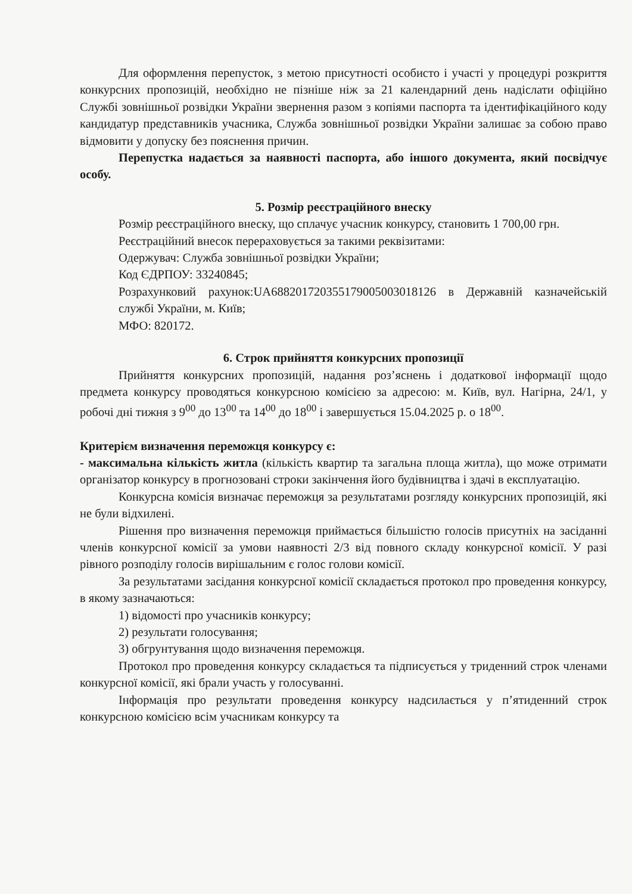Для оформлення перепусток, з метою присутності особисто і участі у процедурі розкриття конкурсних пропозицій, необхідно не пізніше ніж за 21 календарний день надіслати офіційно Службі зовнішньої розвідки України звернення разом з копіями паспорта та ідентифікаційного коду кандидатур представників учасника, Служба зовнішньої розвідки України залишає за собою право відмовити у допуску без пояснення причин.
Перепустка надається за наявності паспорта, або іншого документа, який посвідчує особу.
5. Розмір реєстраційного внеску
Розмір реєстраційного внеску, що сплачує учасник конкурсу, становить 1 700,00 грн.
Реєстраційний внесок перераховується за такими реквізитами:
Одержувач: Служба зовнішньої розвідки України;
Код ЄДРПОУ: 33240845;
Розрахунковий рахунок:UA688201720355179005003018126 в Державній казначейській службі України, м. Київ;
МФО: 820172.
6. Строк прийняття конкурсних пропозиції
Прийняття конкурсних пропозицій, надання роз’яснень і додаткової інформації щодо предмета конкурсу проводяться конкурсною комісією за адресою: м. Київ, вул. Нагірна, 24/1, у робочі дні тижня з 9<sup>00</sup> до 13<sup>00</sup> та 14<sup>00</sup> до 18<sup>00</sup> і завершується 15.04.2025 р. о 18<sup>00</sup>.
Критерієм визначення переможця конкурсу є:
- максимальна кількість житла (кількість квартир та загальна площа житла), що може отримати організатор конкурсу в прогнозовані строки закінчення його будівництва і здачі в експлуатацію.
Конкурсна комісія визначає переможця за результатами розгляду конкурсних пропозицій, які не були відхилені.
Рішення про визначення переможця приймається більшістю голосів присутніх на засіданні членів конкурсної комісії за умови наявності 2/3 від повного складу конкурсної комісії. У разі рівного розподілу голосів вирішальним є голос голови комісії.
За результатами засідання конкурсної комісії складається протокол про проведення конкурсу, в якому зазначаються:
1) відомості про учасників конкурсу;
2) результати голосування;
3) обгрунтування щодо визначення переможця.
Протокол про проведення конкурсу складається та підписується у триденний строк членами конкурсної комісії, які брали участь у голосуванні.
Інформація про результати проведення конкурсу надсилається у п’ятиденний строк конкурсною комісією всім учасникам конкурсу та